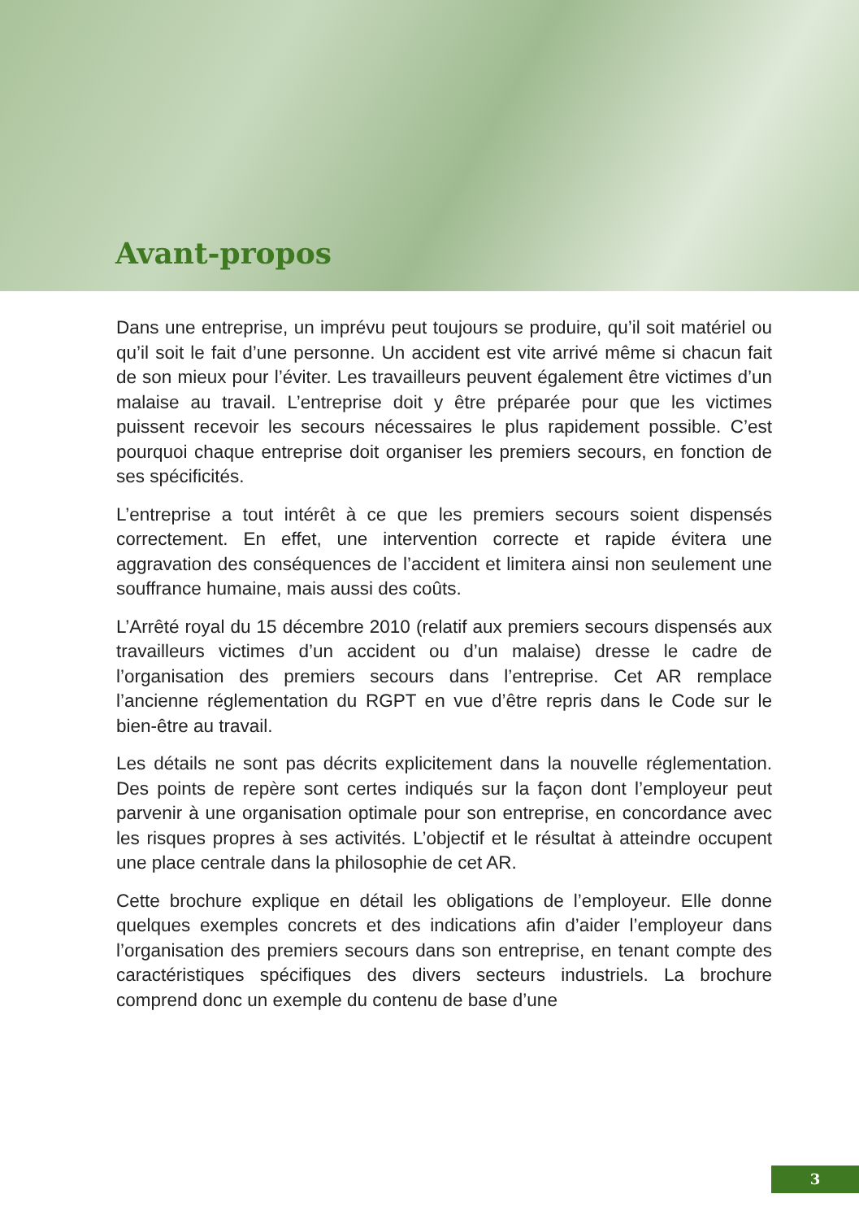Avant-propos
Dans une entreprise, un imprévu peut toujours se produire, qu’il soit matériel ou qu’il soit le fait d’une personne. Un accident est vite arrivé même si chacun fait de son mieux pour l’éviter. Les travailleurs peuvent également être victimes d’un malaise au travail. L’entreprise doit y être préparée pour que les victimes puissent recevoir les secours nécessaires le plus rapidement possible. C’est pourquoi chaque entreprise doit organiser les premiers secours, en fonction de ses spécificités.
L’entreprise a tout intérêt à ce que les premiers secours soient dispensés correctement. En effet, une intervention correcte et rapide évitera une aggravation des conséquences de l’accident et limitera ainsi non seulement une souffrance humaine, mais aussi des coûts.
L’Arrêté royal du 15 décembre 2010 (relatif aux premiers secours dispensés aux travailleurs victimes d’un accident ou d’un malaise) dresse le cadre de l’organisation des premiers secours dans l’entreprise. Cet AR remplace l’ancienne réglementation du RGPT en vue d’être repris dans le Code sur le bien-être au travail.
Les détails ne sont pas décrits explicitement dans la nouvelle réglementation. Des points de repère sont certes indiqués sur la façon dont l’employeur peut parvenir à une organisation optimale pour son entreprise, en concordance avec les risques propres à ses activités. L’objectif et le résultat à atteindre occupent une place centrale dans la philosophie de cet AR.
Cette brochure explique en détail les obligations de l’employeur. Elle donne quelques exemples concrets et des indications afin d’aider l’employeur dans l’organisation des premiers secours dans son entreprise, en tenant compte des caractéristiques spécifiques des divers secteurs industriels. La brochure comprend donc un exemple du contenu de base d’une
3